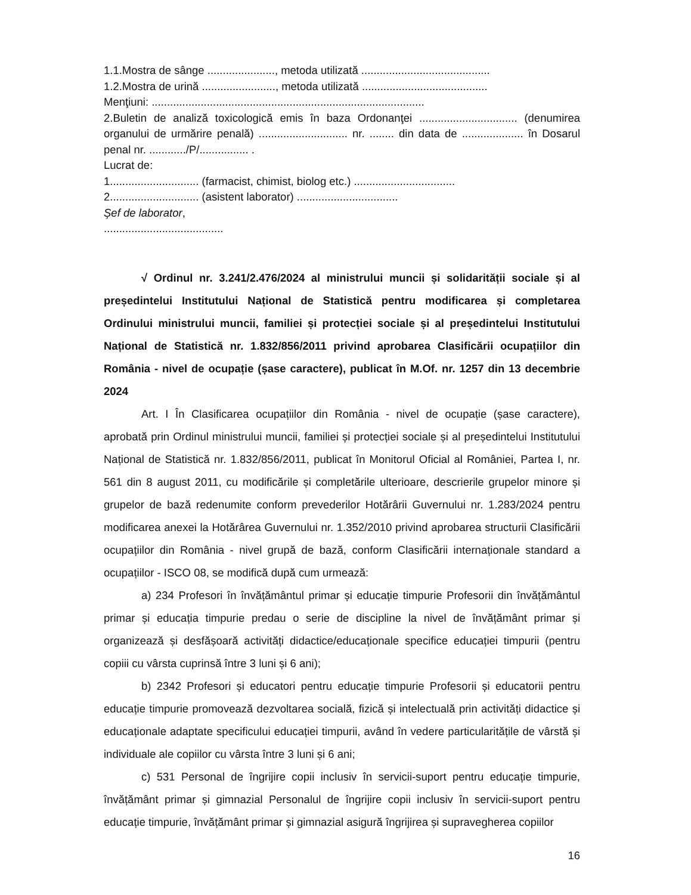1.1.Mostra de sânge ......................, metoda utilizată ..........................................
1.2.Mostra de urină ........................, metoda utilizată .........................................
Menţiuni: .........................................................................................
2.Buletin de analiză toxicologică emis în baza Ordonanţei ................................ (denumirea organului de urmărire penală) ............................. nr. ........ din data de .................... în Dosarul penal nr. ............/P/................ .
Lucrat de:
1............................. (farmacist, chimist, biolog etc.) .................................
2............................. (asistent laborator) .................................
Şef de laborator,
.......................................
√ Ordinul nr. 3.241/2.476/2024 al ministrului muncii și solidarității sociale și al președintelui Institutului Național de Statistică pentru modificarea și completarea Ordinului ministrului muncii, familiei și protecției sociale și al președintelui Institutului Național de Statistică nr. 1.832/856/2011 privind aprobarea Clasificării ocupațiilor din România - nivel de ocupație (șase caractere), publicat în M.Of. nr. 1257 din 13 decembrie 2024
Art. I În Clasificarea ocupațiilor din România - nivel de ocupație (șase caractere), aprobată prin Ordinul ministrului muncii, familiei și protecției sociale și al președintelui Institutului Național de Statistică nr. 1.832/856/2011, publicat în Monitorul Oficial al României, Partea I, nr. 561 din 8 august 2011, cu modificările și completările ulterioare, descrierile grupelor minore și grupelor de bază redenumite conform prevederilor Hotărârii Guvernului nr. 1.283/2024 pentru modificarea anexei la Hotărârea Guvernului nr. 1.352/2010 privind aprobarea structurii Clasificării ocupațiilor din România - nivel grupă de bază, conform Clasificării internaționale standard a ocupațiilor - ISCO 08, se modifică după cum urmează:
a) 234 Profesori în învățământul primar și educație timpurie Profesorii din învățământul primar și educația timpurie predau o serie de discipline la nivel de învățământ primar și organizează și desfășoară activități didactice/educaționale specifice educației timpurii (pentru copiii cu vârsta cuprinsă între 3 luni și 6 ani);
b) 2342 Profesori și educatori pentru educație timpurie Profesorii și educatorii pentru educație timpurie promovează dezvoltarea socială, fizică și intelectuală prin activități didactice și educaționale adaptate specificului educației timpurii, având în vedere particularitățile de vârstă și individuale ale copiilor cu vârsta între 3 luni și 6 ani;
c) 531 Personal de îngrijire copii inclusiv în servicii-suport pentru educație timpurie, învățământ primar și gimnazial Personalul de îngrijire copii inclusiv în servicii-suport pentru educație timpurie, învățământ primar și gimnazial asigură îngrijirea și supravegherea copiilor
16